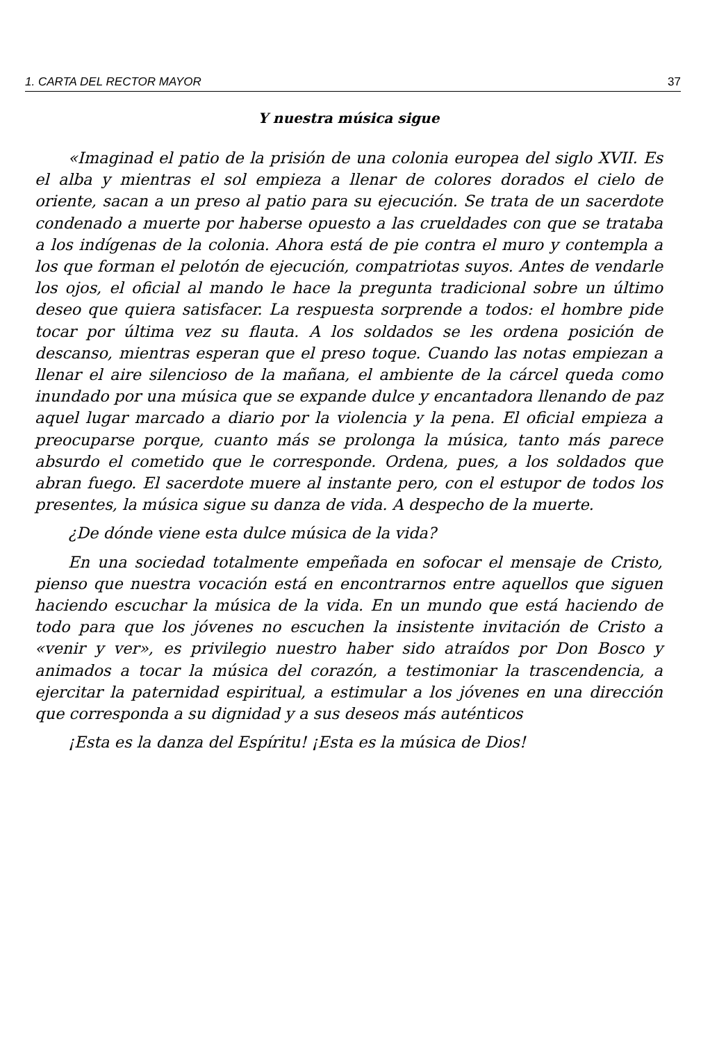1. CARTA DEL RECTOR MAYOR 37
Y nuestra música sigue
«Imaginad el patio de la prisión de una colonia europea del siglo XVII. Es el alba y mientras el sol empieza a llenar de colores dorados el cielo de oriente, sacan a un preso al patio para su ejecución. Se trata de un sacerdote condenado a muerte por haberse opuesto a las crueldades con que se trataba a los indígenas de la colonia. Ahora está de pie contra el muro y contempla a los que forman el pelotón de ejecución, compatriotas suyos. Antes de vendarle los ojos, el oficial al mando le hace la pregunta tradicional sobre un último deseo que quiera satisfacer. La respuesta sorprende a todos: el hombre pide tocar por última vez su flauta. A los soldados se les ordena posición de descanso, mientras esperan que el preso toque. Cuando las notas empiezan a llenar el aire silencioso de la mañana, el ambiente de la cárcel queda como inundado por una música que se expande dulce y encantadora llenando de paz aquel lugar marcado a diario por la violencia y la pena. El oficial empieza a preocuparse porque, cuanto más se prolonga la música, tanto más parece absurdo el cometido que le corresponde. Ordena, pues, a los soldados que abran fuego. El sacerdote muere al instante pero, con el estupor de todos los presentes, la música sigue su danza de vida. A despecho de la muerte.
¿De dónde viene esta dulce música de la vida?
En una sociedad totalmente empeñada en sofocar el mensaje de Cristo, pienso que nuestra vocación está en encontrarnos entre aquellos que siguen haciendo escuchar la música de la vida. En un mundo que está haciendo de todo para que los jóvenes no escuchen la insistente invitación de Cristo a «venir y ver», es privilegio nuestro haber sido atraídos por Don Bosco y animados a tocar la música del corazón, a testimoniar la trascendencia, a ejercitar la paternidad espiritual, a estimular a los jóvenes en una dirección que corresponda a su dignidad y a sus deseos más auténticos
¡Esta es la danza del Espíritu! ¡Esta es la música de Dios!